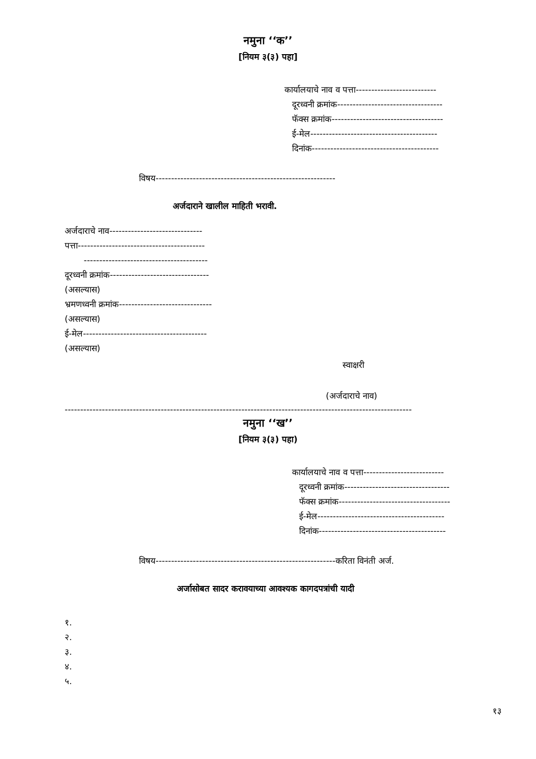नमुना ‘‘क’’
[नियम ३(३) पहा]
कार्यालयाचे नाव व पत्ता--------------------------
दूरध्वनी क्रमांक----------------------------------
फॅक्स क्रमांक------------------------------------
ई-मेल-----------------------------------------
दिनांक-----------------------------------------
विषय----------------------------------------------------------
अर्जदाराने खालील माहिती भरावी.
अर्जदाराचे नाव------------------------------
पत्ता-----------------------------------------
----------------------------------------
दूरध्वनी क्रमांक--------------------------------
(असल्यास)
भ्रमणध्वनी क्रमांक------------------------------
(असल्यास)
ई-मेल----------------------------------------
(असल्यास)
स्वाक्षरी
(अर्जदाराचे नाव)
----------------------------------------------------------------------------------------------------------------
नमुना ‘‘ख’’
[नियम ३(३) पहा)
कार्यालयाचे नाव व पत्ता--------------------------
दूरध्वनी क्रमांक----------------------------------
फॅक्स क्रमांक------------------------------------
ई-मेल-----------------------------------------
दिनांक-----------------------------------------
विषय----------------------------------------------------------करिता विनंती अर्ज.
अर्जासोबत सादर करावयाच्या आवश्यक कागदपत्रांची यादी
१.
२.
३.
४.
५.
१३